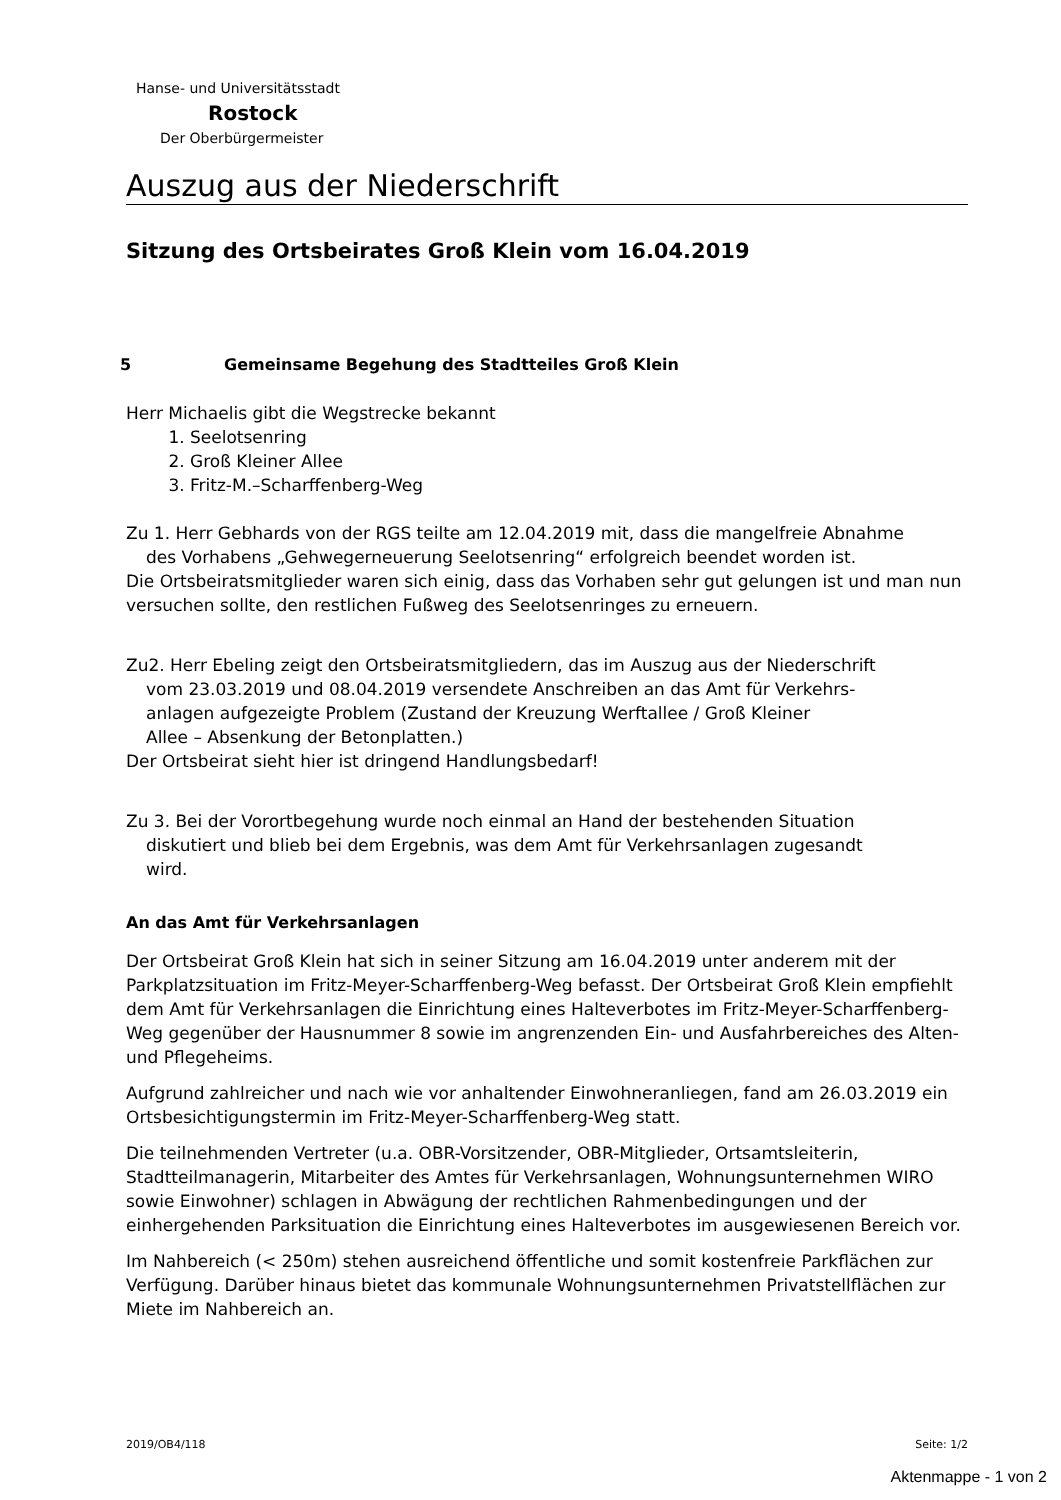Hanse- und Universitätsstadt
Rostock
Der Oberbürgermeister
Auszug aus der Niederschrift
Sitzung des Ortsbeirates Groß Klein vom 16.04.2019
5 Gemeinsame Begehung des Stadtteiles Groß Klein
Herr Michaelis gibt die Wegstrecke bekannt
1. Seelotsenring
2. Groß Kleiner Allee
3. Fritz-M.–Scharffenberg-Weg
Zu 1. Herr Gebhards von der RGS teilte am 12.04.2019 mit, dass die mangelfreie Abnahme
des Vorhabens „Gehwegerneuerung Seelotsenring“ erfolgreich beendet worden ist.
Die Ortsbeiratsmitglieder waren sich einig, dass das Vorhaben sehr gut gelungen ist und man nun versuchen sollte, den restlichen Fußweg des Seelotsenringes zu erneuern.
Zu2. Herr Ebeling zeigt den Ortsbeiratsmitgliedern, das im Auszug aus der Niederschrift
vom 23.03.2019 und 08.04.2019 versendete Anschreiben an das Amt für Verkehrs-
anlagen aufgezeigte Problem (Zustand der Kreuzung Werftallee / Groß Kleiner
Allee – Absenkung der Betonplatten.)
Der Ortsbeirat sieht hier ist dringend Handlungsbedarf!
Zu 3. Bei der Vorortbegehung wurde noch einmal an Hand der bestehenden Situation
diskutiert und blieb bei dem Ergebnis, was dem Amt für Verkehrsanlagen zugesandt
wird.
An das Amt für Verkehrsanlagen
Der Ortsbeirat Groß Klein hat sich in seiner Sitzung am 16.04.2019 unter anderem mit der Parkplatzsituation im Fritz-Meyer-Scharffenberg-Weg befasst. Der Ortsbeirat Groß Klein empfiehlt dem Amt für Verkehrsanlagen die Einrichtung eines Halteverbotes im Fritz-Meyer-Scharffenberg-Weg gegenüber der Hausnummer 8 sowie im angrenzenden Ein- und Ausfahrbereiches des Alten- und Pflegeheims.
Aufgrund zahlreicher und nach wie vor anhaltender Einwohneranliegen, fand am 26.03.2019 ein Ortsbesichtigungstermin im Fritz-Meyer-Scharffenberg-Weg statt.
Die teilnehmenden Vertreter (u.a. OBR-Vorsitzender, OBR-Mitglieder, Ortsamtsleiterin, Stadtteilmanagerin, Mitarbeiter des Amtes für Verkehrsanlagen, Wohnungsunternehmen WIRO sowie Einwohner) schlagen in Abwägung der rechtlichen Rahmenbedingungen und der einhergehenden Parksituation die Einrichtung eines Halteverbotes im ausgewiesenen Bereich vor.
Im Nahbereich (< 250m) stehen ausreichend öffentliche und somit kostenfreie Parkflächen zur Verfügung. Darüber hinaus bietet das kommunale Wohnungsunternehmen Privatstellflächen zur Miete im Nahbereich an.
2019/OB4/118 Seite: 1/2
Aktenmappe - 1 von 2